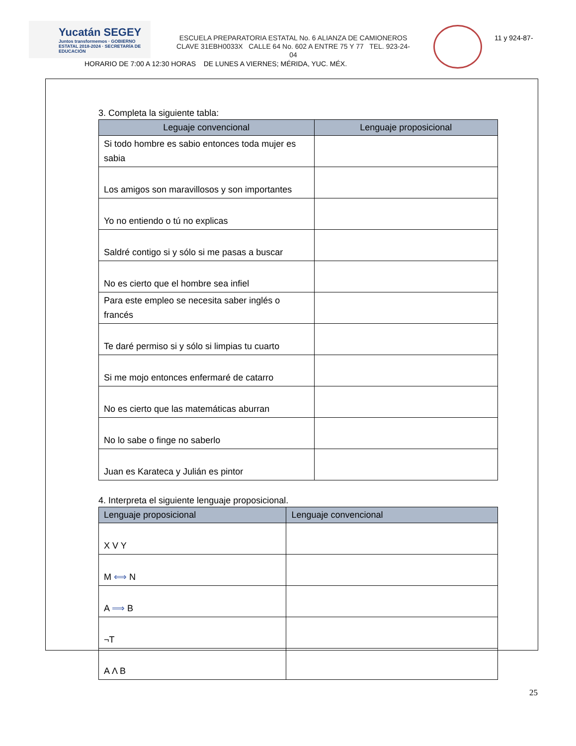Yucatán SEGEY
Juntos transformemos · GOBIERNO ESTATAL 2018-2024 · SECRETARÍA DE EDUCACIÓN
ESCUELA PREPARATORIA ESTATAL No. 6 ALIANZA DE CAMIONEROS
CLAVE 31EBH0033X CALLE 64 No. 602 A ENTRE 75 Y 77 TEL. 923-24-
04
11 y 924-87-
HORARIO DE 7:00 A 12:30 HORAS DE LUNES A VIERNES; MÉRIDA, YUC. MÉX.
3. Completa la siguiente tabla:
| Leguaje convencional | Lenguaje proposicional |
| --- | --- |
| Si todo hombre es sabio entonces toda mujer es sabia | |
| Los amigos son maravillosos y son importantes | |
| Yo no entiendo o tú no explicas | |
| Saldré contigo si y sólo si me pasas a buscar | |
| No es cierto que el hombre sea infiel | |
| Para este empleo se necesita saber inglés o francés | |
| Te daré permiso si y sólo si limpias tu cuarto | |
| Si me mojo entonces enfermaré de catarro | |
| No es cierto que las matemáticas aburran | |
| No lo sabe o finge no saberlo | |
| Juan es Karateca y Julián es pintor | |
4. Interpreta el siguiente lenguaje proposicional.
| Lenguaje proposicional | Lenguaje convencional |
| --- | --- |
| X V Y | |
| M ⟺ N | |
| A ⟹ B | |
| ¬T | |
| A Λ B | |
25